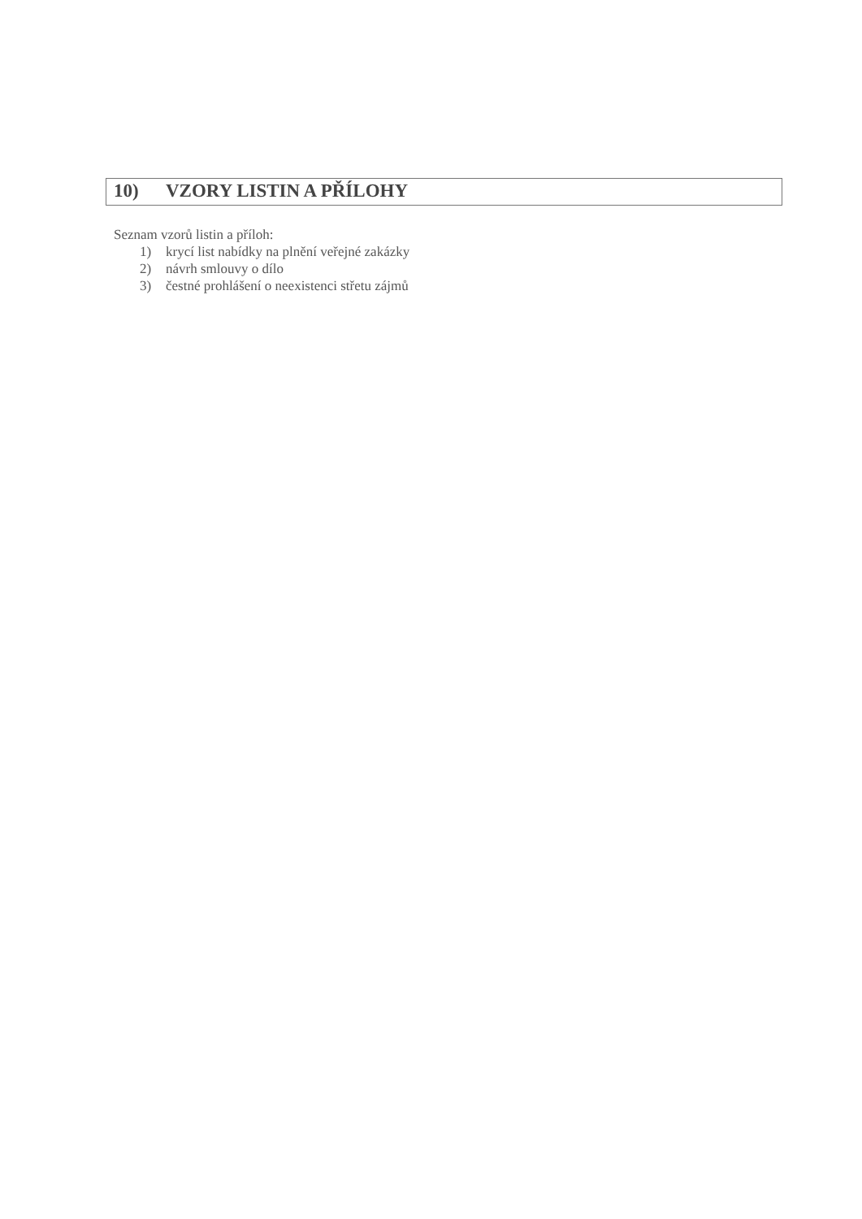10) VZORY LISTIN A PŘÍLOHY
Seznam vzorů listin a příloh:
1) krycí list nabídky na plnění veřejné zakázky
2) návrh smlouvy o dílo
3) čestné prohlášení o neexistenci střetu zájmů